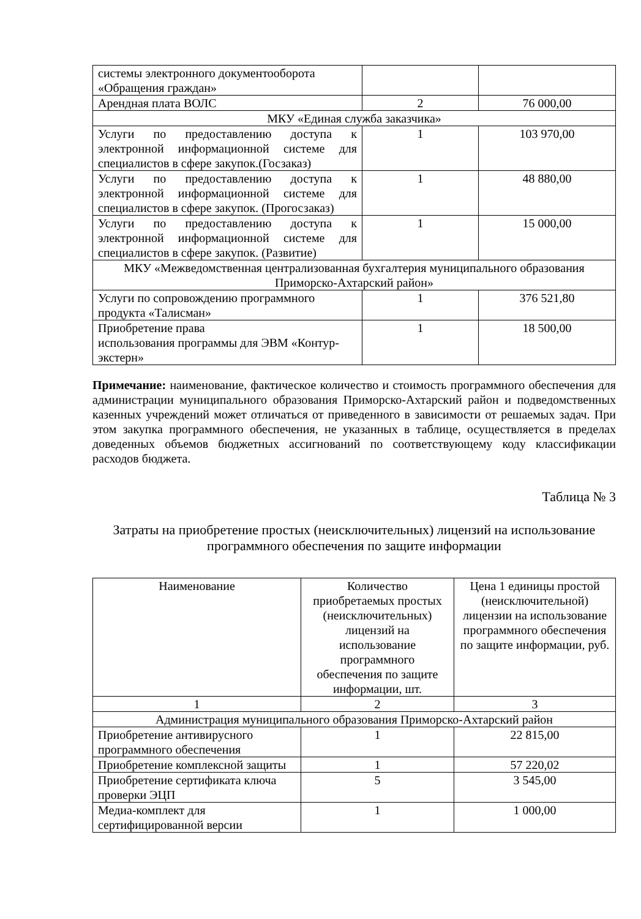| системы электронного документооборота «Обращения граждан» | | |
| Арендная плата ВОЛС | 2 | 76 000,00 |
| МКУ «Единая служба заказчика» | | |
| Услуги по предоставлению доступа к электронной информационной системе для специалистов в сфере закупок.(Госзаказ) | 1 | 103 970,00 |
| Услуги по предоставлению доступа к электронной информационной системе для специалистов в сфере закупок. (Прогосзаказ) | 1 | 48 880,00 |
| Услуги по предоставлению доступа к электронной информационной системе для специалистов в сфере закупок. (Развитие) | 1 | 15 000,00 |
| МКУ «Межведомственная централизованная бухгалтерия муниципального образования Приморско-Ахтарский район» | | |
| Услуги по сопровождению программного продукта «Талисман» | 1 | 376 521,80 |
| Приобретение права использования программы для ЭВМ «Контур-экстерн» | 1 | 18 500,00 |
Примечание: наименование, фактическое количество и стоимость программного обеспечения для администрации муниципального образования Приморско-Ахтарский район и подведомственных казенных учреждений может отличаться от приведенного в зависимости от решаемых задач. При этом закупка программного обеспечения, не указанных в таблице, осуществляется в пределах доведенных объемов бюджетных ассигнований по соответствующему коду классификации расходов бюджета.
Таблица № 3
Затраты на приобретение простых (неисключительных) лицензий на использование программного обеспечения по защите информации
| Наименование | Количество приобретаемых простых (неисключительных) лицензий на использование программного обеспечения по защите информации, шт. | Цена 1 единицы простой (неисключительной) лицензии на использование программного обеспечения по защите информации, руб. |
| --- | --- | --- |
| 1 | 2 | 3 |
| Администрация муниципального образования Приморско-Ахтарский район | | |
| Приобретение антивирусного программного обеспечения | 1 | 22 815,00 |
| Приобретение комплексной защиты | 1 | 57 220,02 |
| Приобретение сертификата ключа проверки ЭЦП | 5 | 3 545,00 |
| Медиа-комплект для сертифицированной версии | 1 | 1 000,00 |